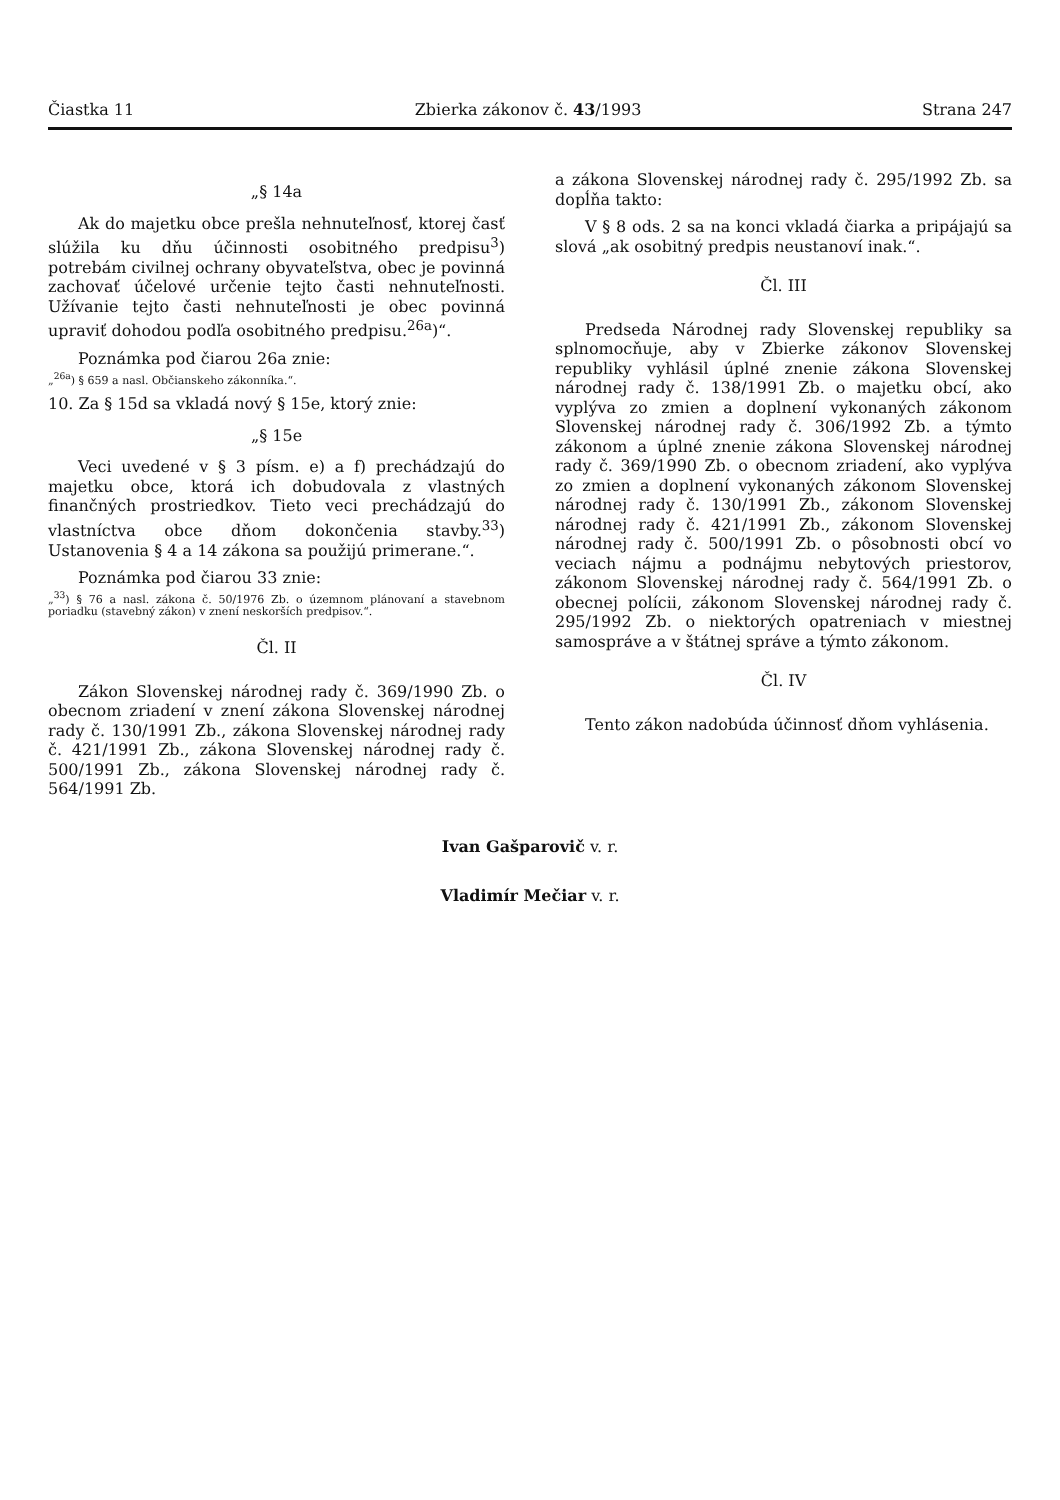Čiastka 11 Zbierka zákonov č. 43/1993 Strana 247
„§ 14a
Ak do majetku obce prešla nehnuteľnosť, ktorej časť slúžila ku dňu účinnosti osobitného predpisu<sup>3</sup>) potrebám civilnej ochrany obyvateľstva, obec je povinná zachovať účelové určenie tejto časti nehnuteľnosti. Užívanie tejto časti nehnuteľnosti je obec povinná upraviť dohodou podľa osobitného predpisu.<sup>26a</sup>)“.
Poznámka pod čiarou 26a znie:
„<sup>26a</sup>) § 659 a nasl. Občianskeho zákonníka.“.
10. Za § 15d sa vkladá nový § 15e, ktorý znie:
„§ 15e
Veci uvedené v § 3 písm. e) a f) prechádzajú do majetku obce, ktorá ich dobudovala z vlastných finančných prostriedkov. Tieto veci prechádzajú do vlastníctva obce dňom dokončenia stavby.<sup>33</sup>) Ustanovenia § 4 a 14 zákona sa použijú primerane.“.
Poznámka pod čiarou 33 znie:
„<sup>33</sup>) § 76 a nasl. zákona č. 50/1976 Zb. o územnom plánovaní a stavebnom poriadku (stavebný zákon) v znení neskorších predpisov.“.
Čl. II
Zákon Slovenskej národnej rady č. 369/1990 Zb. o obecnom zriadení v znení zákona Slovenskej národnej rady č. 130/1991 Zb., zákona Slovenskej národnej rady č. 421/1991 Zb., zákona Slovenskej národnej rady č. 500/1991 Zb., zákona Slovenskej národnej rady č. 564/1991 Zb.
a zákona Slovenskej národnej rady č. 295/1992 Zb. sa dopĺňa takto:
V § 8 ods. 2 sa na konci vkladá čiarka a pripájajú sa slová „ak osobitný predpis neustanoví inak.“.
Čl. III
Predseda Národnej rady Slovenskej republiky sa splnomocňuje, aby v Zbierke zákonov Slovenskej republiky vyhlásil úplné znenie zákona Slovenskej národnej rady č. 138/1991 Zb. o majetku obcí, ako vyplýva zo zmien a doplnení vykonaných zákonom Slovenskej národnej rady č. 306/1992 Zb. a týmto zákonom a úplné znenie zákona Slovenskej národnej rady č. 369/1990 Zb. o obecnom zriadení, ako vyplýva zo zmien a doplnení vykonaných zákonom Slovenskej národnej rady č. 130/1991 Zb., zákonom Slovenskej národnej rady č. 421/1991 Zb., zákonom Slovenskej národnej rady č. 500/1991 Zb. o pôsobnosti obcí vo veciach nájmu a podnájmu nebytových priestorov, zákonom Slovenskej národnej rady č. 564/1991 Zb. o obecnej polícii, zákonom Slovenskej národnej rady č. 295/1992 Zb. o niektorých opatreniach v miestnej samospráve a v štátnej správe a týmto zákonom.
Čl. IV
Tento zákon nadobúda účinnosť dňom vyhlásenia.
Ivan Gašparovič v. r.
Vladimír Mečiar v. r.